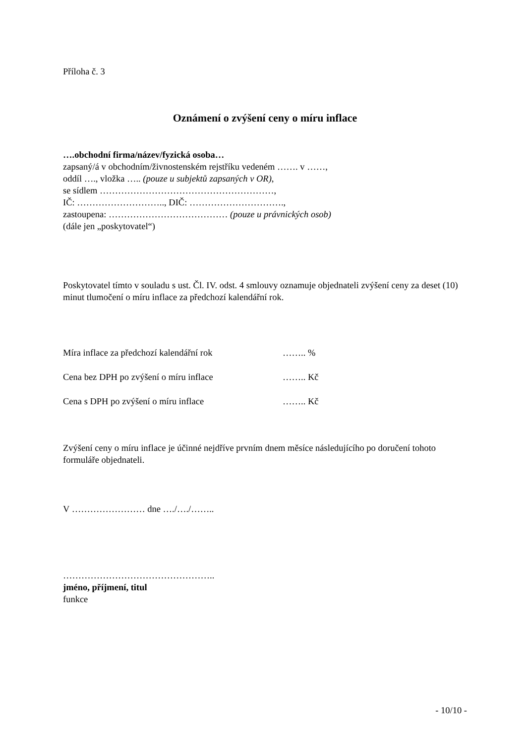Příloha č. 3
Oznámení o zvýšení ceny o míru inflace
….obchodní firma/název/fyzická osoba…
zapsaný/á v obchodním/živnostenském rejstříku vedeném ……. v ……,
oddíl …., vložka ….. (pouze u subjektů zapsaných v OR),
se sídlem …………………………………………………,
IČ: ……………………….., DIČ: ………………………….,
zastoupena: ………………………………… (pouze u právnických osob)
(dále jen „poskytovatel“)
Poskytovatel tímto v souladu s ust. Čl. IV. odst. 4 smlouvy oznamuje objednateli zvýšení ceny za deset (10) minut tlumočení o míru inflace za předchozí kalendářní rok.
Míra inflace za předchozí kalendářní rok …….. %
Cena bez DPH po zvýšení o míru inflace …….. Kč
Cena s DPH po zvýšení o míru inflace …….. Kč
Zvýšení ceny o míru inflace je účinné nejdříve prvním dnem měsíce následujícího po doručení tohoto formuláře objednateli.
V …………………… dne …./…./……..
…………………………………………..
jméno, příjmení, titul
funkce
- 10/10 -